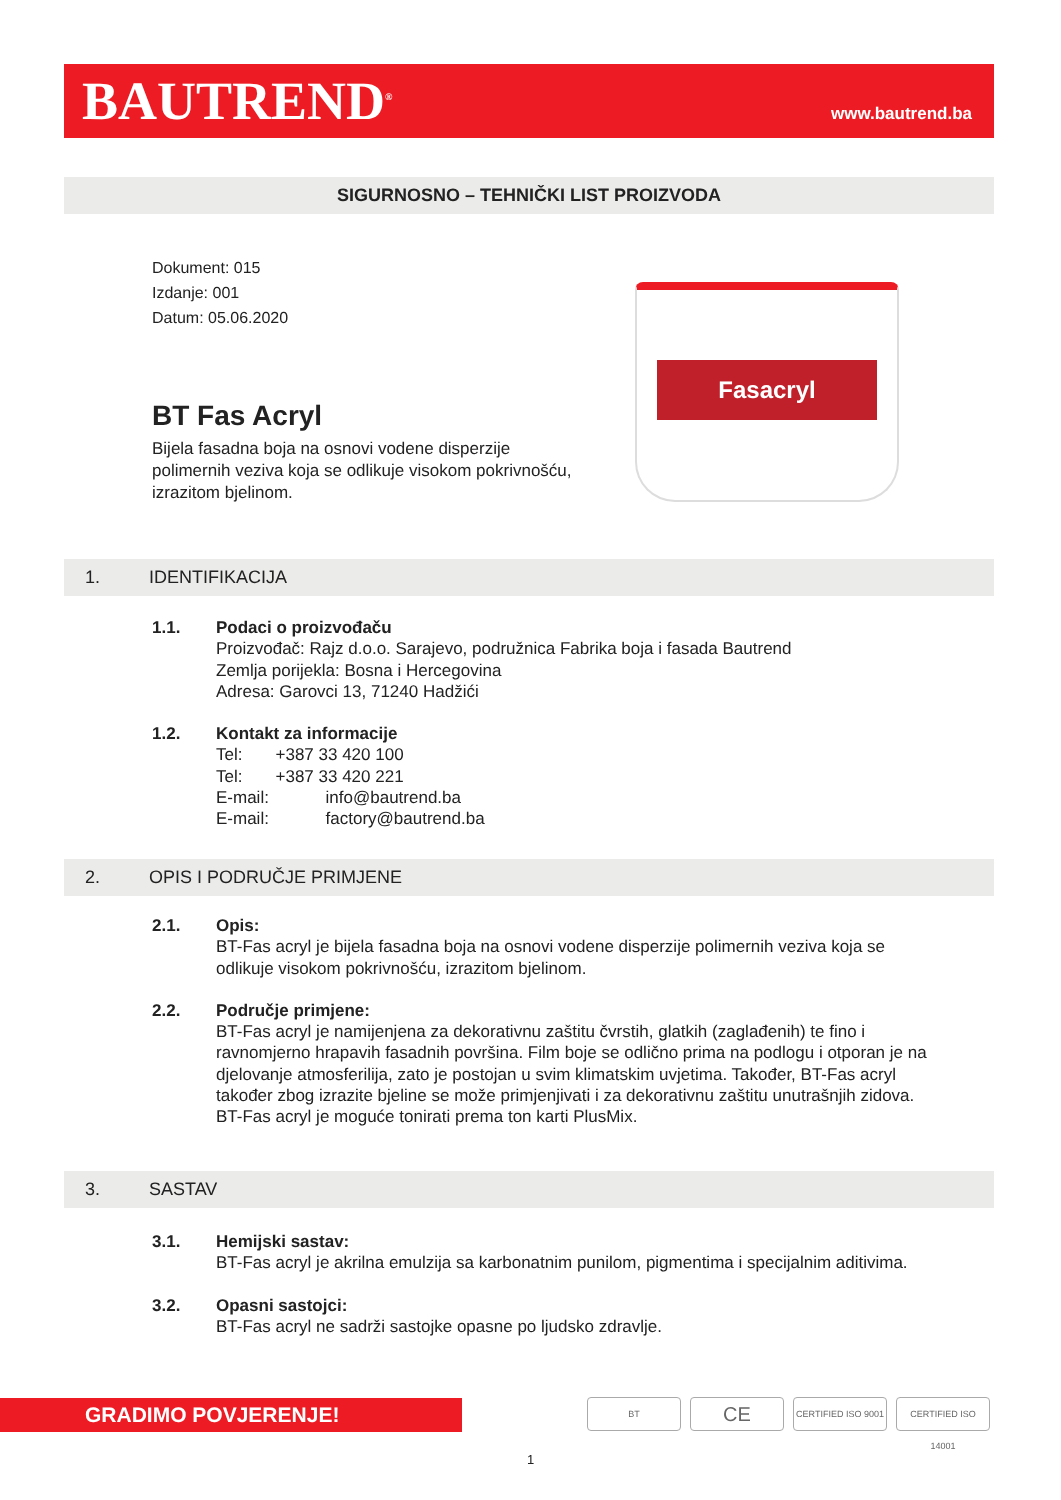BAUTREND<sup>®</sup>
www.bautrend.ba
SIGURNOSNO – TEHNIČKI LIST PROIZVODA
Dokument: 015
Izdanje: 001
Datum: 05.06.2020
BT Fas Acryl
Bijela fasadna boja na osnovi vodene disperzije polimernih veziva koja se odlikuje visokom pokrivnošću, izrazitom bjelinom.
Fasacryl
1. IDENTIFIKACIJA
1.1. Podaci o proizvođaču
Proizvođač: Rajz d.o.o. Sarajevo, podružnica Fabrika boja i fasada Bautrend
Zemlja porijekla: Bosna i Hercegovina
Adresa: Garovci 13, 71240 Hadžići
1.2. Kontakt za informacije
Tel: +387 33 420 100
Tel: +387 33 420 221
E-mail: info@bautrend.ba
E-mail: factory@bautrend.ba
2. OPIS I PODRUČJE PRIMJENE
2.1. Opis:
BT-Fas acryl je bijela fasadna boja na osnovi vodene disperzije polimernih veziva koja se odlikuje visokom pokrivnošću, izrazitom bjelinom.
2.2. Područje primjene:
BT-Fas acryl je namijenjena za dekorativnu zaštitu čvrstih, glatkih (zaglađenih) te fino i ravnomjerno hrapavih fasadnih površina. Film boje se odlično prima na podlogu i otporan je na djelovanje atmosferilija, zato je postojan u svim klimatskim uvjetima. Također, BT-Fas acryl također zbog izrazite bjeline se može primjenjivati i za dekorativnu zaštitu unutrašnjih zidova. BT-Fas acryl je moguće tonirati prema ton karti PlusMix.
3. SASTAV
3.1. Hemijski sastav:
BT-Fas acryl je akrilna emulzija sa karbonatnim punilom, pigmentima i specijalnim aditivima.
3.2. Opasni sastojci:
BT-Fas acryl ne sadrži sastojke opasne po ljudsko zdravlje.
GRADIMO POVJERENJE!
BT
CE
CERTIFIED ISO 9001
CERTIFIED ISO 14001
1